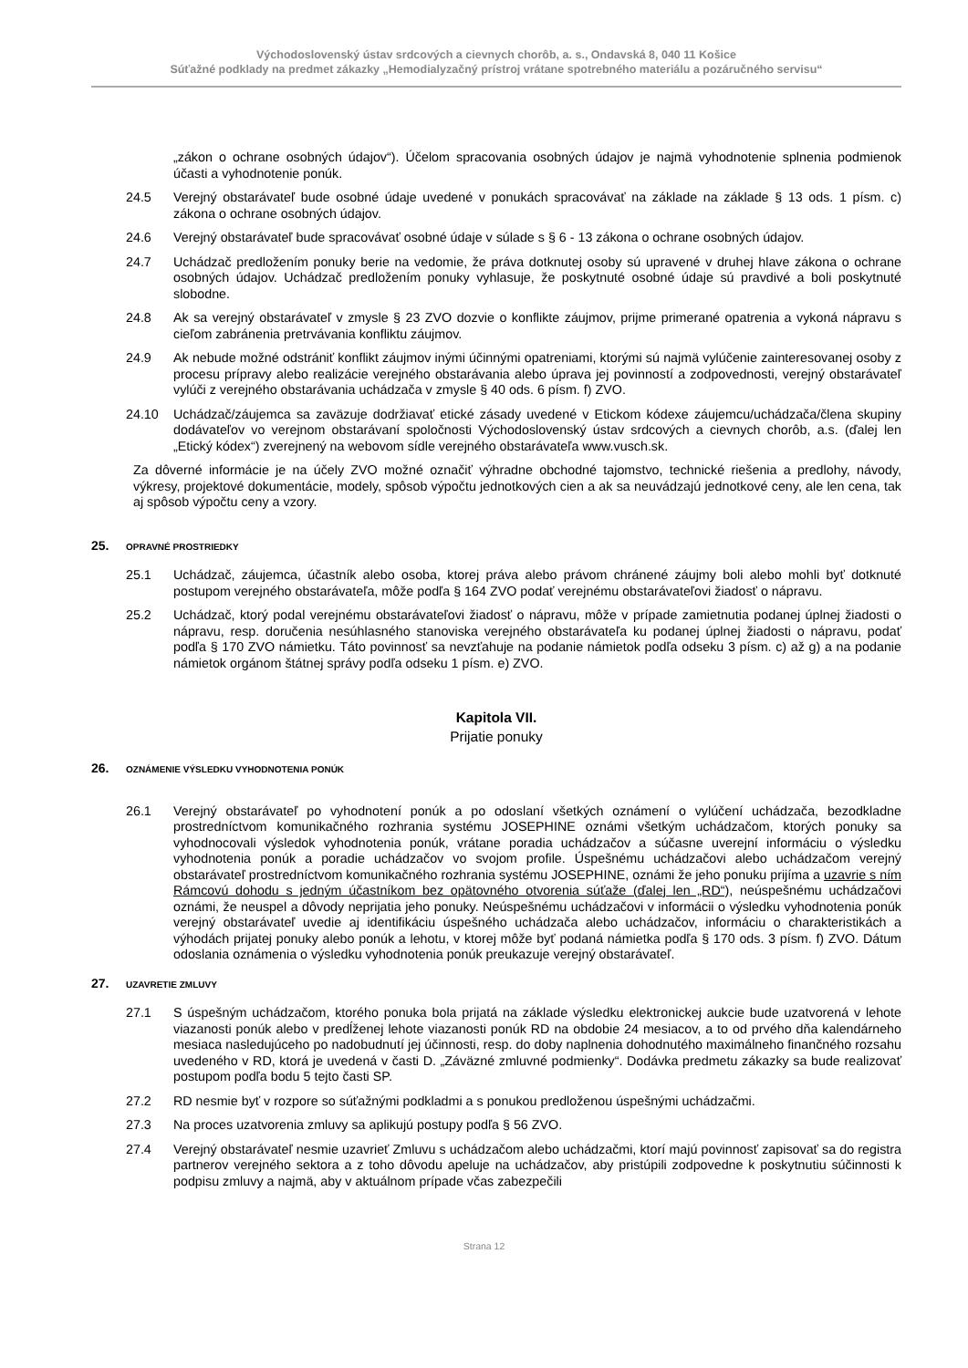Východoslovenský ústav srdcových a cievnych chorôb, a. s., Ondavská 8, 040 11 Košice
Súťažné podklady na predmet zákazky „Hemodialyzačný prístroj vrátane spotrebného materiálu a pozáručného servisu“
„zákon o ochrane osobných údajov“). Účelom spracovania osobných údajov je najmä vyhodnotenie splnenia podmienok účasti a vyhodnotenie ponúk.
24.5 Verejný obstarávateľ bude osobné údaje uvedené v ponukách spracovávať na základe na základe § 13 ods. 1 písm. c) zákona o ochrane osobných údajov.
24.6 Verejný obstarávateľ bude spracovávať osobné údaje v súlade s § 6 - 13 zákona o ochrane osobných údajov.
24.7 Uchádzač predložením ponuky berie na vedomie, že práva dotknutej osoby sú upravené v druhej hlave zákona o ochrane osobných údajov. Uchádzač predložením ponuky vyhlasuje, že poskytnuté osobné údaje sú pravdivé a boli poskytnuté slobodne.
24.8 Ak sa verejný obstarávateľ v zmysle § 23 ZVO dozvie o konflikte záujmov, prijme primerané opatrenia a vykoná nápravu s cieľom zabránenia pretrvávania konfliktu záujmov.
24.9 Ak nebude možné odstrániť konflikt záujmov inými účinnými opatreniami, ktorými sú najmä vylúčenie zainteresovanej osoby z procesu prípravy alebo realizácie verejného obstarávania alebo úprava jej povinností a zodpovednosti, verejný obstarávateľ vylúči z verejného obstarávania uchádzača v zmysle § 40 ods. 6 písm. f) ZVO.
24.10 Uchádzač/záujemca sa zaväzuje dodržiavať etické zásady uvedené v Etickom kódexe záujemcu/uchádzača/člena skupiny dodávateľov vo verejnom obstarávaní spoločnosti Východoslovenský ústav srdcových a cievnych chorôb, a.s. (ďalej len „Etický kódex“) zverejnený na webovom sídle verejného obstarávateľa www.vusch.sk.
Za dôverné informácie je na účely ZVO možné označiť výhradne obchodné tajomstvo, technické riešenia a predlohy, návody, výkresy, projektové dokumentácie, modely, spôsob výpočtu jednotkových cien a ak sa neuvádzajú jednotkové ceny, ale len cena, tak aj spôsob výpočtu ceny a vzory.
25. OPRAVNÉ PROSTRIEDKY
25.1 Uchádzač, záujemca, účastník alebo osoba, ktorej práva alebo právom chránené záujmy boli alebo mohli byť dotknuté postupom verejného obstarávateľa, môže podľa § 164 ZVO podať verejnému obstarávateľovi žiadosť o nápravu.
25.2 Uchádzač, ktorý podal verejnému obstarávateľovi žiadosť o nápravu, môže v prípade zamietnutia podanej úplnej žiadosti o nápravu, resp. doručenia nesúhlasného stanoviska verejného obstarávateľa ku podanej úplnej žiadosti o nápravu, podať podľa § 170 ZVO námietku. Táto povinnosť sa nevzťahuje na podanie námietok podľa odseku 3 písm. c) až g) a na podanie námietok orgánom štátnej správy podľa odseku 1 písm. e) ZVO.
Kapitola VII.
Prijatie ponuky
26. OZNÁMENIE VÝSLEDKU VYHODNOTENIA PONÚK
26.1 Verejný obstarávateľ po vyhodnotení ponúk a po odoslaní všetkých oznámení o vylúčení uchádzača, bezodkladne prostredníctvom komunikačného rozhrania systému JOSEPHINE oznámi všetkým uchádzačom, ktorých ponuky sa vyhodnocovali výsledok vyhodnotenia ponúk, vrátane poradia uchádzačov a súčasne uverejní informáciu o výsledku vyhodnotenia ponúk a poradie uchádzačov vo svojom profile. Úspešnému uchádzačovi alebo uchádzačom verejný obstarávateľ prostredníctvom komunikačného rozhrania systému JOSEPHINE, oznámi že jeho ponuku prijíma a uzavrie s ním Rámcovú dohodu s jedným účastníkom bez opätovného otvorenia súťaže (ďalej len „RD“), neúspešnému uchádzačovi oznámi, že neuspel a dôvody neprijatia jeho ponuky. Neúspešnému uchádzačovi v informácii o výsledku vyhodnotenia ponúk verejný obstarávateľ uvedie aj identifikáciu úspešného uchádzača alebo uchádzačov, informáciu o charakteristikách a výhodách prijatej ponuky alebo ponúk a lehotu, v ktorej môže byť podaná námietka podľa § 170 ods. 3 písm. f) ZVO. Dátum odoslania oznámenia o výsledku vyhodnotenia ponúk preukazuje verejný obstarávateľ.
27. UZAVRETIE ZMLUVY
27.1 S úspešným uchádzačom, ktorého ponuka bola prijatá na základe výsledku elektronickej aukcie bude uzatvorená v lehote viazanosti ponúk alebo v predĺženej lehote viazanosti ponúk RD na obdobie 24 mesiacov, a to od prvého dňa kalendárneho mesiaca nasledujúceho po nadobudnutí jej účinnosti, resp. do doby naplnenia dohodnutého maximálneho finančného rozsahu uvedeného v RD, ktorá je uvedená v časti D. „Záväzné zmluvné podmienky“. Dodávka predmetu zákazky sa bude realizovať postupom podľa bodu 5 tejto časti SP.
27.2 RD nesmie byť v rozpore so súťažnými podkladmi a s ponukou predloženou úspešnými uchádzačmi.
27.3 Na proces uzatvorenia zmluvy sa aplikujú postupy podľa § 56 ZVO.
27.4 Verejný obstarávateľ nesmie uzavrieť Zmluvu s uchádzačom alebo uchádzačmi, ktorí majú povinnosť zapisovať sa do registra partnerov verejného sektora a z toho dôvodu apeluje na uchádzačov, aby pristúpili zodpovedne k poskytnutiu súčinnosti k podpisu zmluvy a najmä, aby v aktuálnom prípade včas zabezpečili
Strana 12